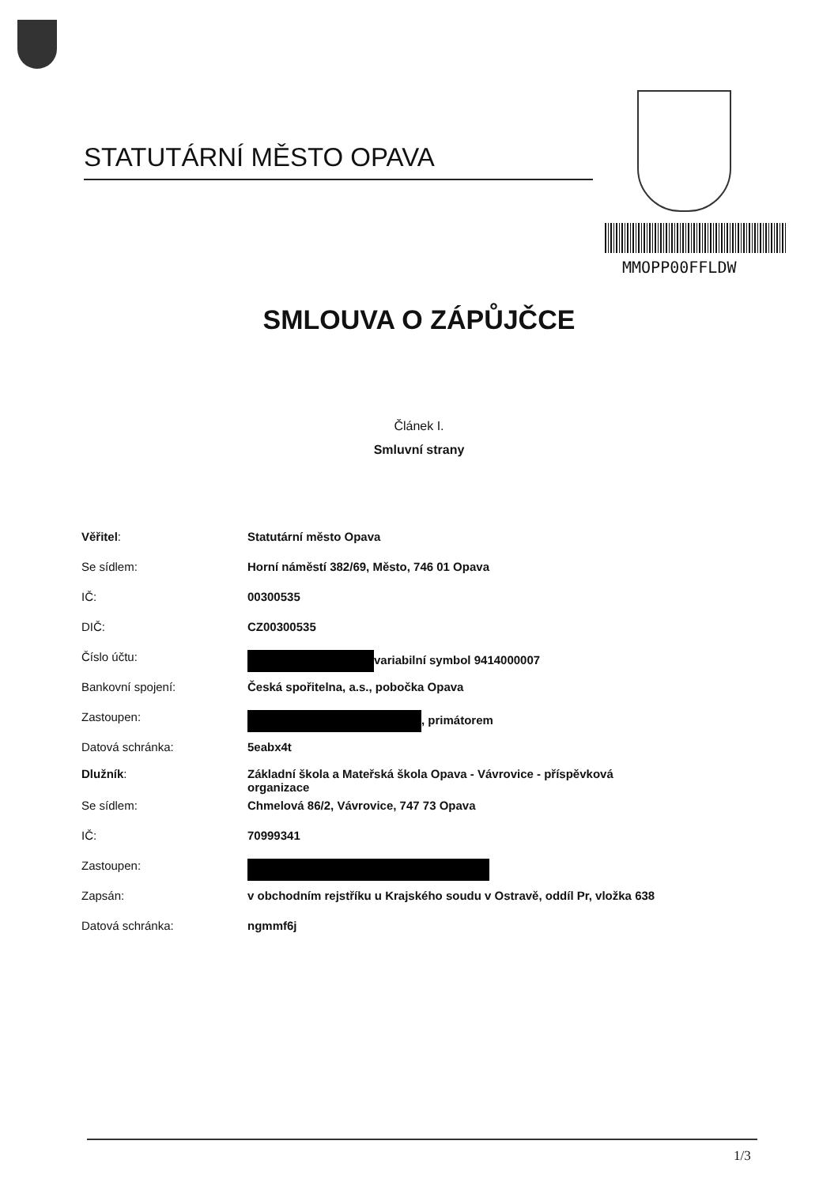STATUTÁRNÍ MĚSTO OPAVA
MMOPP00FFLDW
SMLOUVA O ZÁPŮJČCE
Článek I.
Smluvní strany
| Věřitel : | Statutární město Opava |
| Se sídlem: | Horní náměstí 382/69, Město, 746 01 Opava |
| IČ: | 00300535 |
| DIČ: | CZ00300535 |
| Číslo účtu: | variabilní symbol 9414000007 |
| Bankovní spojení: | Česká spořitelna, a.s., pobočka Opava |
| Zastoupen: | , primátorem |
| Datová schránka: | 5eabx4t |
| Dlužník : | Základní škola a Mateřská škola Opava - Vávrovice - příspěvková organizace |
| Se sídlem: | Chmelová 86/2, Vávrovice, 747 73 Opava |
| IČ: | 70999341 |
| Zastoupen: | |
| Zapsán: | v obchodním rejstříku u Krajského soudu v Ostravě, oddíl Pr, vložka 638 |
| Datová schránka: | ngmmf6j |
1/3